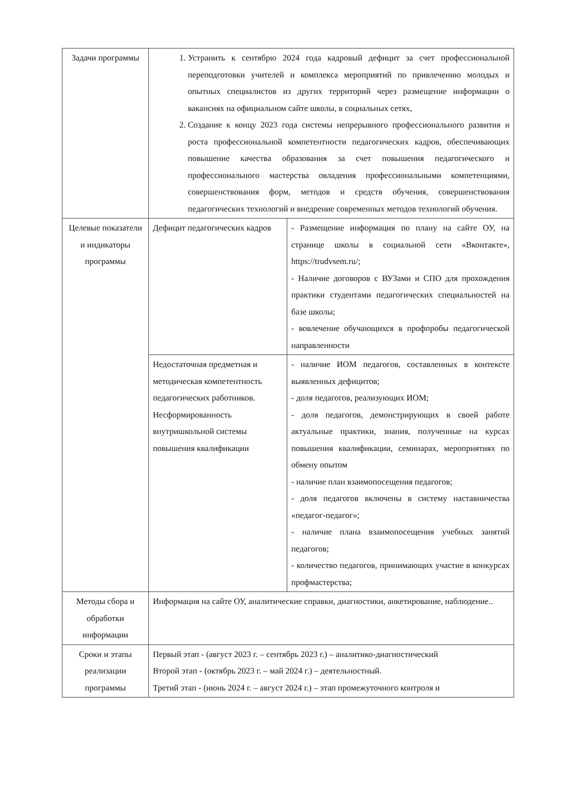| Задачи программы | 1. Устранить к сентябрю 2024 года кадровый дефицит за счет профессиональной переподготовки учителей и комплекса мероприятий по привлечению молодых и опытных специалистов из других территорий через размещение информации о вакансиях на официальном сайте школы, в социальных сетях, 2. Создание к концу 2023 года системы непрерывного профессионального развития и роста профессиональной компетентности педагогических кадров, обеспечивающих повышение качества образования за счет повышения педагогического и профессионального мастерства овладения профессиональными компетенциями, совершенствования форм, методов и средств обучения, совершенствования педагогических технологий и внедрение современных методов технологий обучения. | |
| Целевые показатели и индикаторы программы | Дефицит педагогических кадров | - Размещение информация по плану на сайте ОУ, на странице школы в социальной сети «Вконтакте», https://trudvsem.ru/; - Наличие договоров с ВУЗами и СПО для прохождения практики студентами педагогических специальностей на базе школы; - вовлечение обучающихся в профпробы педагогической направленности |
| | Недостаточная предметная и методическая компетентность педагогических работников. Несформированность внутришкольной системы повышения квалификации | - наличие ИОМ педагогов, составленных в контексте выявленных дефицитов; - доля педагогов, реализующих ИОМ; - доля педагогов, демонстрирующих в своей работе актуальные практики, знания, полученные на курсах повышения квалификации, семинарах, мероприятиях по обмену опытом - наличие план взаимопосещения педагогов; - доля педагогов включены в систему наставничества «педагог-педагог»; - наличие плана взаимопосещения учебных занятий педагогов; - количество педагогов, принимающих участие в конкурсах профмастерства; |
| Методы сбора и обработки информации | Информация на сайте ОУ, аналитические справки, диагностики, анкетирование, наблюдение.. | |
| Сроки и этапы реализации программы | Первый этап - (август 2023 г. – сентябрь 2023 г.) – аналитико-диагностический Второй этап - (октябрь 2023 г. – май 2024 г.) – деятельностный. Третий этап - (июнь 2024 г. – август 2024 г.) – этап промежуточного контроля и | |